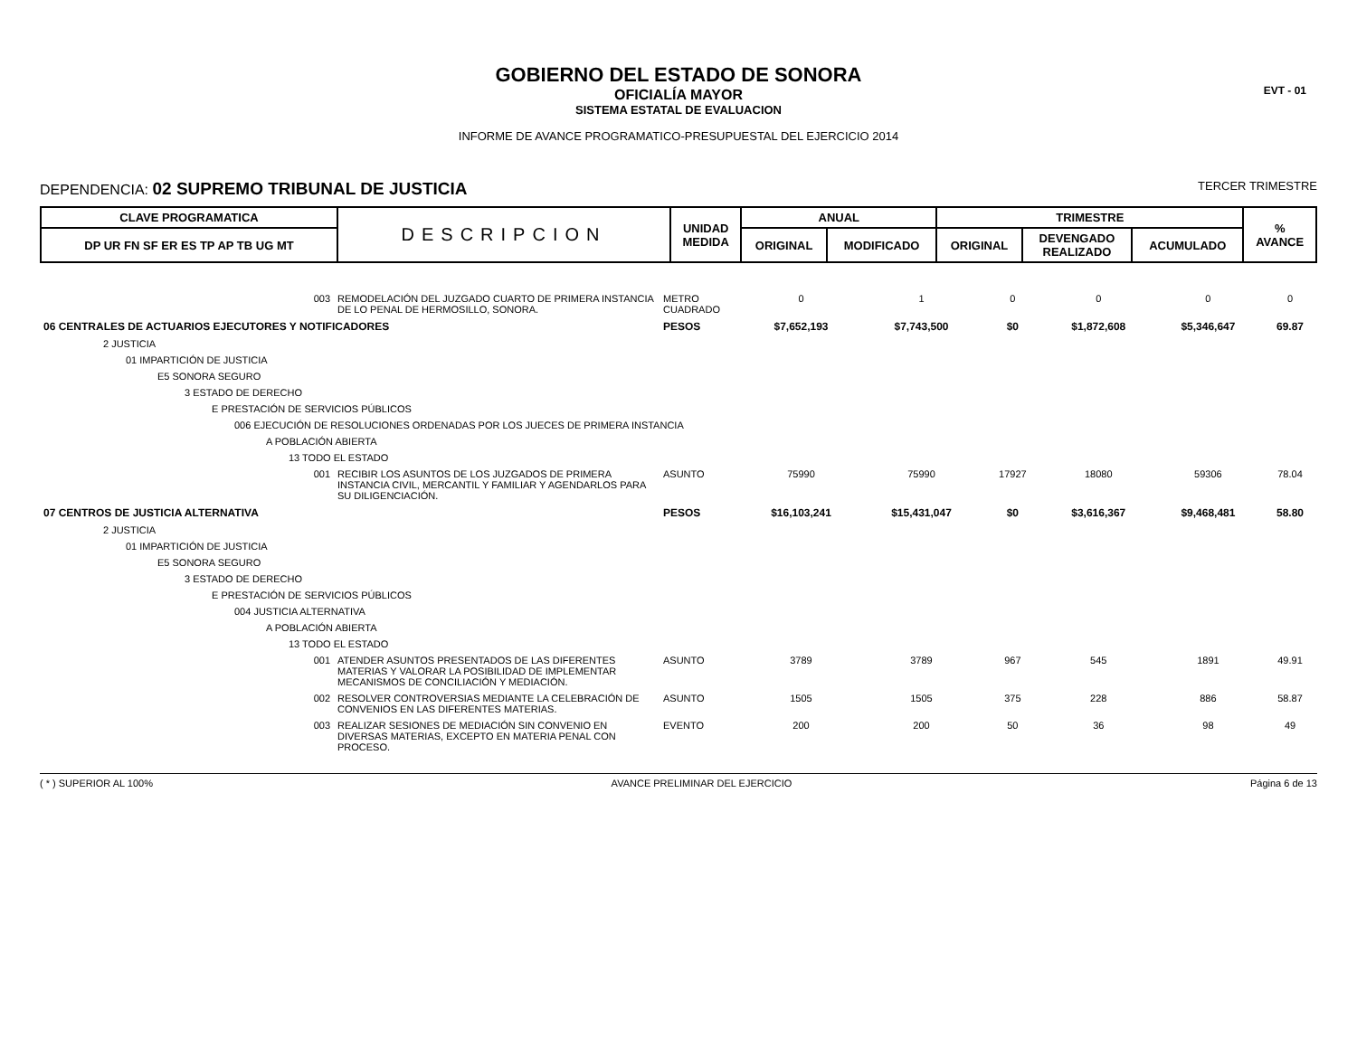EVT - 01
GOBIERNO DEL ESTADO DE SONORA
OFICIALÍA MAYOR
SISTEMA ESTATAL DE EVALUACION
INFORME DE AVANCE PROGRAMATICO-PRESUPUESTAL DEL EJERCICIO 2014
DEPENDENCIA: 02 SUPREMO TRIBUNAL DE JUSTICIA
TERCER TRIMESTRE
| CLAVE PROGRAMATICA | DESCRIPCION | UNIDAD MEDIDA | ANUAL | | TRIMESTRE | | | % AVANCE |
| --- | --- | --- | --- | --- | --- | --- | --- | --- |
| DP UR FN SF ER ES TP AP TB UG MT | | | ORIGINAL | MODIFICADO | ORIGINAL | DEVENGADO REALIZADO | ACUMULADO | |
| 003 | REMODELACIÓN DEL JUZGADO CUARTO DE PRIMERA INSTANCIA DE LO PENAL DE HERMOSILLO, SONORA. | METRO CUADRADO | 0 | 1 | 0 | 0 | 0 | 0 |
| 06 CENTRALES DE ACTUARIOS EJECUTORES Y NOTIFICADORES | | PESOS | $7,652,193 | $7,743,500 | $0 | $1,872,608 | $5,346,647 | 69.87 |
| 2 JUSTICIA | | | | | | | | |
| 01 IMPARTICIÓN DE JUSTICIA | | | | | | | | |
| E5 SONORA SEGURO | | | | | | | | |
| 3 ESTADO DE DERECHO | | | | | | | | |
| E PRESTACIÓN DE SERVICIOS PÚBLICOS | | | | | | | | |
| 006 EJECUCIÓN DE RESOLUCIONES ORDENADAS POR LOS JUECES DE PRIMERA INSTANCIA | | | | | | | | |
| A POBLACIÓN ABIERTA | | | | | | | | |
| 13 TODO EL ESTADO | | | | | | | | |
| 001 | RECIBIR LOS ASUNTOS DE LOS JUZGADOS DE PRIMERA INSTANCIA CIVIL, MERCANTIL Y FAMILIAR Y AGENDARLOS PARA SU DILIGENCIACIÓN. | ASUNTO | 75990 | 75990 | 17927 | 18080 | 59306 | 78.04 |
| 07 CENTROS DE JUSTICIA ALTERNATIVA | | PESOS | $16,103,241 | $15,431,047 | $0 | $3,616,367 | $9,468,481 | 58.80 |
| 2 JUSTICIA | | | | | | | | |
| 01 IMPARTICIÓN DE JUSTICIA | | | | | | | | |
| E5 SONORA SEGURO | | | | | | | | |
| 3 ESTADO DE DERECHO | | | | | | | | |
| E PRESTACIÓN DE SERVICIOS PÚBLICOS | | | | | | | | |
| 004 JUSTICIA ALTERNATIVA | | | | | | | | |
| A POBLACIÓN ABIERTA | | | | | | | | |
| 13 TODO EL ESTADO | | | | | | | | |
| 001 | ATENDER ASUNTOS PRESENTADOS DE LAS DIFERENTES MATERIAS Y VALORAR LA POSIBILIDAD DE IMPLEMENTAR MECANISMOS DE CONCILIACIÓN Y MEDIACIÓN. | ASUNTO | 3789 | 3789 | 967 | 545 | 1891 | 49.91 |
| 002 | RESOLVER CONTROVERSIAS MEDIANTE LA CELEBRACIÓN DE CONVENIOS EN LAS DIFERENTES MATERIAS. | ASUNTO | 1505 | 1505 | 375 | 228 | 886 | 58.87 |
| 003 | REALIZAR SESIONES DE MEDIACIÓN SIN CONVENIO EN DIVERSAS MATERIAS, EXCEPTO EN MATERIA PENAL CON PROCESO. | EVENTO | 200 | 200 | 50 | 36 | 98 | 49 |
( * ) SUPERIOR AL 100% AVANCE PRELIMINAR DEL EJERCICIO Página 6 de 13